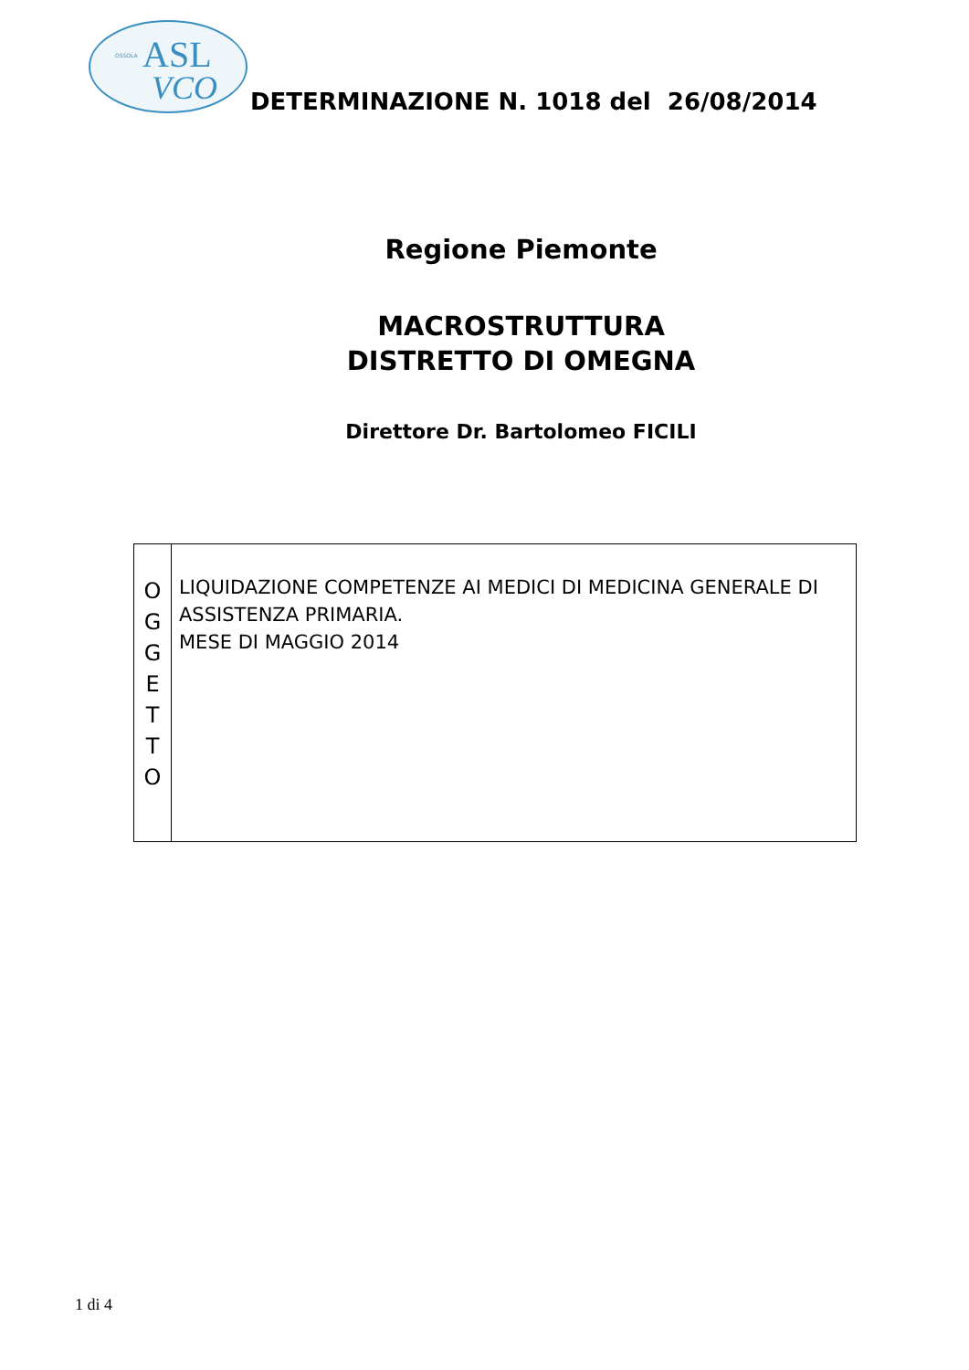ASL
VCO
OSSOLA
DETERMINAZIONE N. 1018 del 26/08/2014
Regione Piemonte
MACROSTRUTTURA
DISTRETTO DI OMEGNA
Direttore Dr. Bartolomeo FICILI
| O G G E T T O | LIQUIDAZIONE COMPETENZE AI MEDICI DI MEDICINA GENERALE DI ASSISTENZA PRIMARIA. MESE DI MAGGIO 2014 |
1 di 4